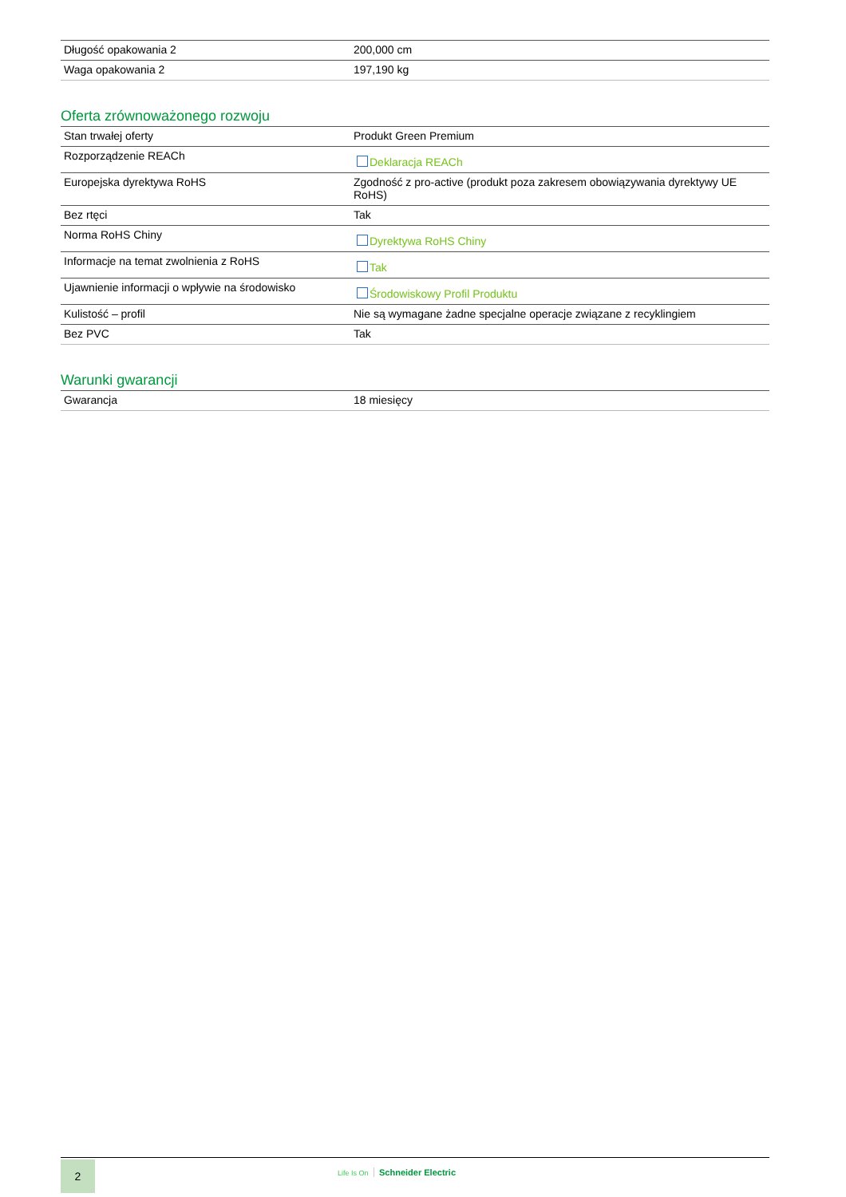| Długość opakowania 2 | 200,000 cm |
| Waga opakowania 2 | 197,190 kg |
Oferta zrównoważonego rozwoju
| Stan trwałej oferty | Produkt Green Premium |
| Rozporządzenie REACh | Deklaracja REACh |
| Europejska dyrektywa RoHS | Zgodność z pro-active (produkt poza zakresem obowiązywania dyrektywy UE RoHS) |
| Bez rtęci | Tak |
| Norma RoHS Chiny | Dyrektywa RoHS Chiny |
| Informacje na temat zwolnienia z RoHS | Tak |
| Ujawnienie informacji o wpływie na środowisko | Środowiskowy Profil Produktu |
| Kulistość – profil | Nie są wymagane żadne specjalne operacje związane z recyklingiem |
| Bez PVC | Tak |
Warunki gwarancji
| Gwarancja | 18 miesięcy |
2 Life Is On Schneider Electric